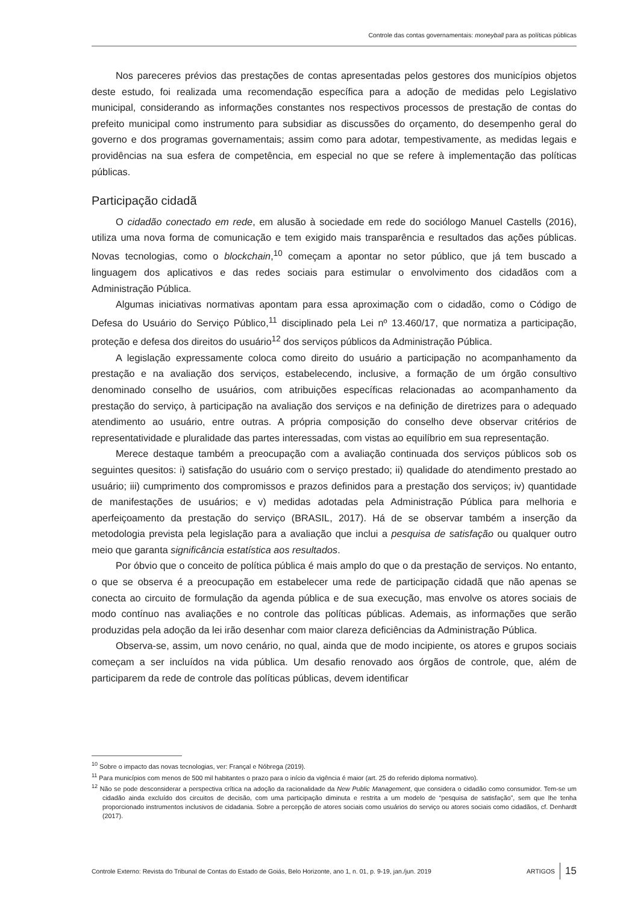Controle das contas governamentais: moneyball para as políticas públicas
Nos pareceres prévios das prestações de contas apresentadas pelos gestores dos municípios objetos deste estudo, foi realizada uma recomendação específica para a adoção de medidas pelo Legislativo municipal, considerando as informações constantes nos respectivos processos de prestação de contas do prefeito municipal como instrumento para subsidiar as discussões do orçamento, do desempenho geral do governo e dos programas governamentais; assim como para adotar, tempestivamente, as medidas legais e providências na sua esfera de competência, em especial no que se refere à implementação das políticas públicas.
Participação cidadã
O cidadão conectado em rede, em alusão à sociedade em rede do sociólogo Manuel Castells (2016), utiliza uma nova forma de comunicação e tem exigido mais transparência e resultados das ações públicas. Novas tecnologias, como o blockchain,<sup>10</sup> começam a apontar no setor público, que já tem buscado a linguagem dos aplicativos e das redes sociais para estimular o envolvimento dos cidadãos com a Administração Pública.
Algumas iniciativas normativas apontam para essa aproximação com o cidadão, como o Código de Defesa do Usuário do Serviço Público,<sup>11</sup> disciplinado pela Lei nº 13.460/17, que normatiza a participação, proteção e defesa dos direitos do usuário<sup>12</sup> dos serviços públicos da Administração Pública.
A legislação expressamente coloca como direito do usuário a participação no acompanhamento da prestação e na avaliação dos serviços, estabelecendo, inclusive, a formação de um órgão consultivo denominado conselho de usuários, com atribuições específicas relacionadas ao acompanhamento da prestação do serviço, à participação na avaliação dos serviços e na definição de diretrizes para o adequado atendimento ao usuário, entre outras. A própria composição do conselho deve observar critérios de representatividade e pluralidade das partes interessadas, com vistas ao equilíbrio em sua representação.
Merece destaque também a preocupação com a avaliação continuada dos serviços públicos sob os seguintes quesitos: i) satisfação do usuário com o serviço prestado; ii) qualidade do atendimento prestado ao usuário; iii) cumprimento dos compromissos e prazos definidos para a prestação dos serviços; iv) quantidade de manifestações de usuários; e v) medidas adotadas pela Administração Pública para melhoria e aperfeiçoamento da prestação do serviço (BRASIL, 2017). Há de se observar também a inserção da metodologia prevista pela legislação para a avaliação que inclui a pesquisa de satisfação ou qualquer outro meio que garanta significância estatística aos resultados.
Por óbvio que o conceito de política pública é mais amplo do que o da prestação de serviços. No entanto, o que se observa é a preocupação em estabelecer uma rede de participação cidadã que não apenas se conecta ao circuito de formulação da agenda pública e de sua execução, mas envolve os atores sociais de modo contínuo nas avaliações e no controle das políticas públicas. Ademais, as informações que serão produzidas pela adoção da lei irão desenhar com maior clareza deficiências da Administração Pública.
Observa-se, assim, um novo cenário, no qual, ainda que de modo incipiente, os atores e grupos sociais começam a ser incluídos na vida pública. Um desafio renovado aos órgãos de controle, que, além de participarem da rede de controle das políticas públicas, devem identificar
<sup>10</sup> Sobre o impacto das novas tecnologias, ver: Françal e Nóbrega (2019).
<sup>11</sup> Para municípios com menos de 500 mil habitantes o prazo para o início da vigência é maior (art. 25 do referido diploma normativo).
<sup>12</sup> Não se pode desconsiderar a perspectiva crítica na adoção da racionalidade da New Public Management, que considera o cidadão como consumidor. Tem-se um cidadão ainda excluído dos circuitos de decisão, com uma participação diminuta e restrita a um modelo de “pesquisa de satisfação”, sem que lhe tenha proporcionado instrumentos inclusivos de cidadania. Sobre a percepção de atores sociais como usuários do serviço ou atores sociais como cidadãos, cf. Denhardt (2017).
Controle Externo: Revista do Tribunal de Contas do Estado de Goiás, Belo Horizonte, ano 1, n. 01, p. 9-19, jan./jun. 2019 ARTIGOS 15